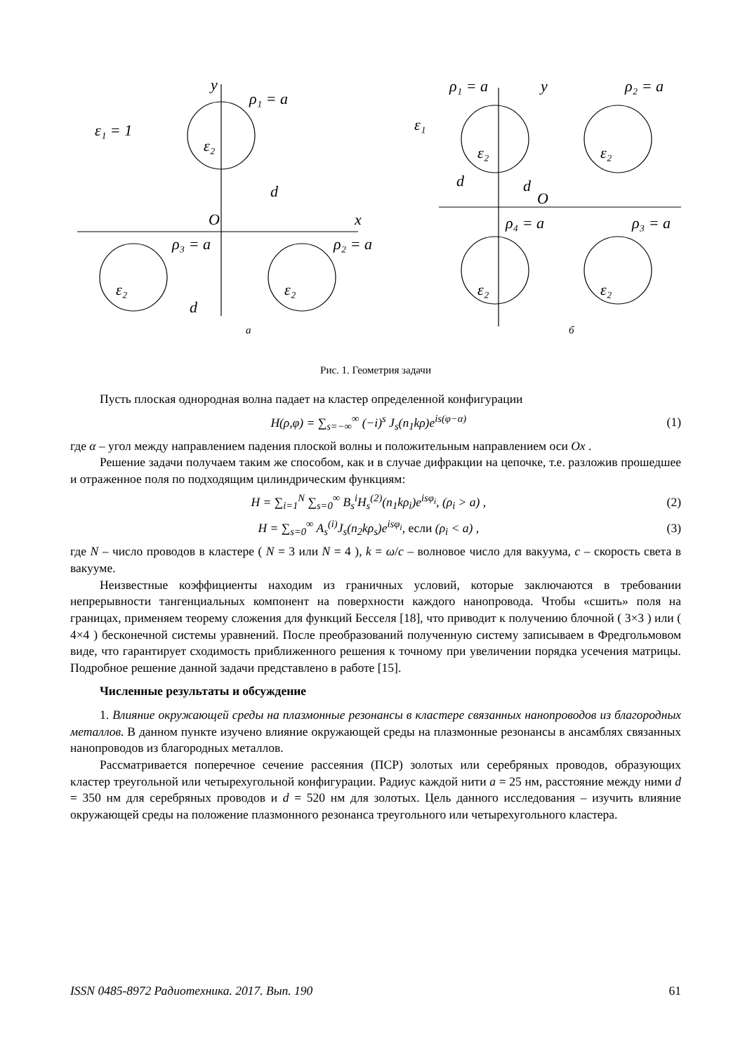y
ρ₁ = a
ε₁ = 1
ε₂
d
O
x
ρ₃ = a
ρ₂ = a
ε₂
ε₂
d
ρ₁ = a
y
ρ₂ = a
ε₁
ε₂
ε₂
d
d
O
ρ₄ = a
ρ₃ = a
ε₂
ε₂
а
б
Рис. 1. Геометрия задачи
Пусть плоская однородная волна падает на кластер определенной конфигурации
H(ρ,φ) = ∑<sub>s=−∞</sub><sup>∞</sup> (−i)<sup>s</sup> J<sub>s</sub>(n<sub>1</sub>kρ)e<sup>is(φ−α)</sup> (1)
где α – угол между направлением падения плоской волны и положительным направлением оси Ox .
Решение задачи получаем таким же способом, как и в случае дифракции на цепочке, т.е. разложив прошедшее и отраженное поля по подходящим цилиндрическим функциям:
H = ∑<sub>i=1</sub><sup>N</sup> ∑<sub>s=0</sub><sup>∞</sup> B<sub>s</sub><sup>i</sup>H<sub>s</sub><sup>(2)</sup>(n<sub>1</sub>kρ<sub>i</sub>)e<sup>isφ<sub>i</sub></sup>, (ρ<sub>i</sub> > a) , (2)
H = ∑<sub>s=0</sub><sup>∞</sup> A<sub>s</sub><sup>(i)</sup>J<sub>s</sub>(n<sub>2</sub>kρ<sub>s</sub>)e<sup>isφ<sub>i</sub></sup>, если (ρ<sub>i</sub> < a) , (3)
где N – число проводов в кластере ( N = 3 или N = 4 ), k = ω/c – волновое число для вакуума, c – скорость света в вакууме.
Неизвестные коэффициенты находим из граничных условий, которые заключаются в требовании непрерывности тангенциальных компонент на поверхности каждого нанопровода. Чтобы «сшить» поля на границах, применяем теорему сложения для функций Бесселя [18], что приводит к получению блочной ( 3×3 ) или ( 4×4 ) бесконечной системы уравнений. После преобразований полученную систему записываем в Фредгольмовом виде, что гарантирует сходимость приближенного решения к точному при увеличении порядка усечения матрицы. Подробное решение данной задачи представлено в работе [15].
Численные результаты и обсуждение
1. Влияние окружающей среды на плазмонные резонансы в кластере связанных нанопроводов из благородных металлов. В данном пункте изучено влияние окружающей среды на плазмонные резонансы в ансамблях связанных нанопроводов из благородных металлов.
Рассматривается поперечное сечение рассеяния (ПСР) золотых или серебряных проводов, образующих кластер треугольной или четырехугольной конфигурации. Радиус каждой нити a = 25 нм, расстояние между ними d = 350 нм для серебряных проводов и d = 520 нм для золотых. Цель данного исследования – изучить влияние окружающей среды на положение плазмонного резонанса треугольного или четырехугольного кластера.
ISSN 0485-8972 Радиотехника. 2017. Вып. 190 61